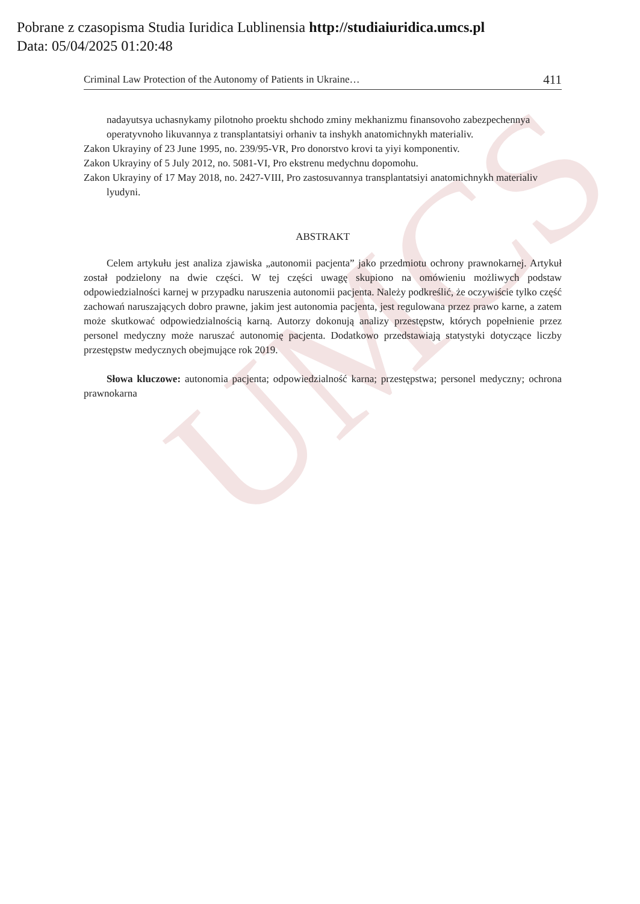UMCS
Pobrane z czasopisma Studia Iuridica Lublinensia http://studiaiuridica.umcs.pl
Data: 05/04/2025 01:20:48
Criminal Law Protection of the Autonomy of Patients in Ukraine… 411
nadayutsya uchasnykamy pilotnoho proektu shchodo zminy mekhanizmu finansovoho zabezpech­ennya operatyvnoho likuvannya z transplantatsiyi orhaniv ta inshykh anatomichnykh materialiv.
Zakon Ukrayiny of 23 June 1995, no. 239/95-VR, Pro donorstvo krovi ta yiyi komponentiv.
Zakon Ukrayiny of 5 July 2012, no. 5081-VI, Pro ekstrenu medychnu dopomohu.
Zakon Ukrayiny of 17 May 2018, no. 2427-VIII, Pro zastosuvannya transplantatsiyi anatomichnykh materialiv lyudyni.
ABSTRAKT
Celem artykułu jest analiza zjawiska „autonomii pacjenta” jako przedmiotu ochrony praw­nokarnej. Artykuł został podzielony na dwie części. W tej części uwagę skupiono na omówieniu możliwych podstaw odpowiedzialności karnej w przypadku naruszenia autonomii pacjenta. Należy podkreślić, że oczywiście tylko część zachowań naruszających dobro prawne, jakim jest autonomia pacjenta, jest regulowana przez prawo karne, a zatem może skutkować odpowiedzialnością karną. Autorzy dokonują analizy przestępstw, których popełnienie przez personel medyczny może naruszać autonomię pacjenta. Dodatkowo przedstawiają statystyki dotyczące liczby przestępstw medycznych obejmujące rok 2019.
Słowa kluczowe: autonomia pacjenta; odpowiedzialność karna; przestępstwa; personel medyczny; ochrona prawnokarna